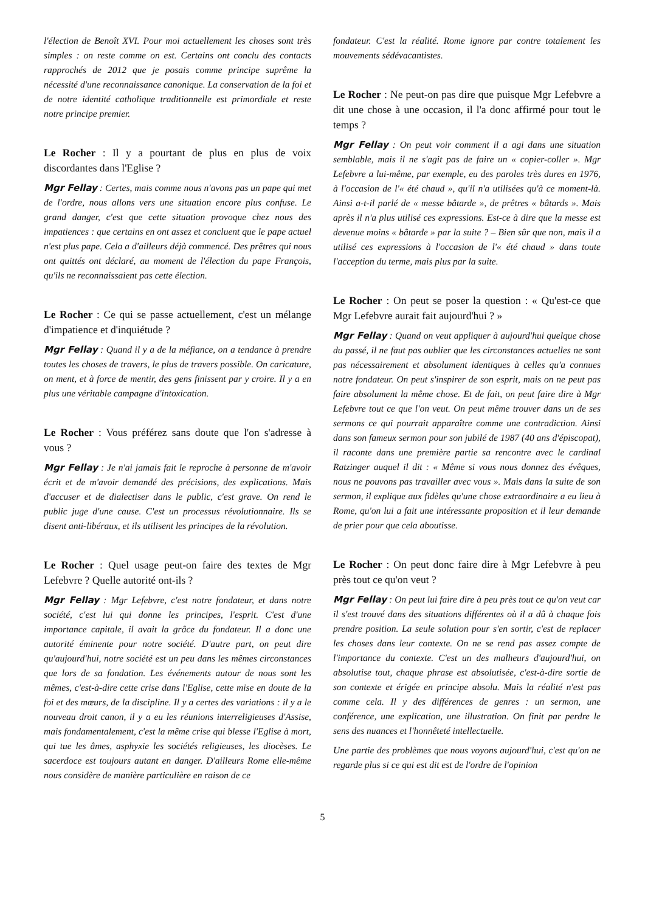l'élection de Benoît XVI. Pour moi actuellement les choses sont très simples : on reste comme on est. Certains ont conclu des contacts rapprochés de 2012 que je posais comme principe suprême la nécessité d'une reconnaissance canonique. La conservation de la foi et de notre identité catholique traditionnelle est primordiale et reste notre principe premier.
Le Rocher : Il y a pourtant de plus en plus de voix discordantes dans l'Eglise ?
Mgr Fellay : Certes, mais comme nous n'avons pas un pape qui met de l'ordre, nous allons vers une situation encore plus confuse. Le grand danger, c'est que cette situation provoque chez nous des impatiences : que certains en ont assez et concluent que le pape actuel n'est plus pape. Cela a d'ailleurs déjà commencé. Des prêtres qui nous ont quittés ont déclaré, au moment de l'élection du pape François, qu'ils ne reconnaissaient pas cette élection.
Le Rocher : Ce qui se passe actuellement, c'est un mélange d'impatience et d'inquiétude ?
Mgr Fellay : Quand il y a de la méfiance, on a tendance à prendre toutes les choses de travers, le plus de travers possible. On caricature, on ment, et à force de mentir, des gens finissent par y croire. Il y a en plus une véritable campagne d'intoxication.
Le Rocher : Vous préférez sans doute que l'on s'adresse à vous ?
Mgr Fellay : Je n'ai jamais fait le reproche à personne de m'avoir écrit et de m'avoir demandé des précisions, des explications. Mais d'accuser et de dialectiser dans le public, c'est grave. On rend le public juge d'une cause. C'est un processus révolutionnaire. Ils se disent anti-libéraux, et ils utilisent les principes de la révolution.
Le Rocher : Quel usage peut-on faire des textes de Mgr Lefebvre ? Quelle autorité ont-ils ?
Mgr Fellay : Mgr Lefebvre, c'est notre fondateur, et dans notre société, c'est lui qui donne les principes, l'esprit. C'est d'une importance capitale, il avait la grâce du fondateur. Il a donc une autorité éminente pour notre société. D'autre part, on peut dire qu'aujourd'hui, notre société est un peu dans les mêmes circonstances que lors de sa fondation. Les événements autour de nous sont les mêmes, c'est-à-dire cette crise dans l'Eglise, cette mise en doute de la foi et des mœurs, de la discipline. Il y a certes des variations : il y a le nouveau droit canon, il y a eu les réunions interreligieuses d'Assise, mais fondamentalement, c'est la même crise qui blesse l'Eglise à mort, qui tue les âmes, asphyxie les sociétés religieuses, les diocèses. Le sacerdoce est toujours autant en danger. D'ailleurs Rome elle-même nous considère de manière particulière en raison de ce
fondateur. C'est la réalité. Rome ignore par contre totalement les mouvements sédévacantistes.
Le Rocher : Ne peut-on pas dire que puisque Mgr Lefebvre a dit une chose à une occasion, il l'a donc affirmé pour tout le temps ?
Mgr Fellay : On peut voir comment il a agi dans une situation semblable, mais il ne s'agit pas de faire un « copier-coller ». Mgr Lefebvre a lui-même, par exemple, eu des paroles très dures en 1976, à l'occasion de l'« été chaud », qu'il n'a utilisées qu'à ce moment-là. Ainsi a-t-il parlé de « messe bâtarde », de prêtres « bâtards ». Mais après il n'a plus utilisé ces expressions. Est-ce à dire que la messe est devenue moins « bâtarde » par la suite ? – Bien sûr que non, mais il a utilisé ces expressions à l'occasion de l'« été chaud » dans toute l'acception du terme, mais plus par la suite.
Le Rocher : On peut se poser la question : « Qu'est-ce que Mgr Lefebvre aurait fait aujourd'hui ? »
Mgr Fellay : Quand on veut appliquer à aujourd'hui quelque chose du passé, il ne faut pas oublier que les circonstances actuelles ne sont pas nécessairement et absolument identiques à celles qu'a connues notre fondateur. On peut s'inspirer de son esprit, mais on ne peut pas faire absolument la même chose. Et de fait, on peut faire dire à Mgr Lefebvre tout ce que l'on veut. On peut même trouver dans un de ses sermons ce qui pourrait apparaître comme une contradiction. Ainsi dans son fameux sermon pour son jubilé de 1987 (40 ans d'épiscopat), il raconte dans une première partie sa rencontre avec le cardinal Ratzinger auquel il dit : « Même si vous nous donnez des évêques, nous ne pouvons pas travailler avec vous ». Mais dans la suite de son sermon, il explique aux fidèles qu'une chose extraordinaire a eu lieu à Rome, qu'on lui a fait une intéressante proposition et il leur demande de prier pour que cela aboutisse.
Le Rocher : On peut donc faire dire à Mgr Lefebvre à peu près tout ce qu'on veut ?
Mgr Fellay : On peut lui faire dire à peu près tout ce qu'on veut car il s'est trouvé dans des situations différentes où il a dû à chaque fois prendre position. La seule solution pour s'en sortir, c'est de replacer les choses dans leur contexte. On ne se rend pas assez compte de l'importance du contexte. C'est un des malheurs d'aujourd'hui, on absolutise tout, chaque phrase est absolutisée, c'est-à-dire sortie de son contexte et érigée en principe absolu. Mais la réalité n'est pas comme cela. Il y des différences de genres : un sermon, une conférence, une explication, une illustration. On finit par perdre le sens des nuances et l'honnêteté intellectuelle.
Une partie des problèmes que nous voyons aujourd'hui, c'est qu'on ne regarde plus si ce qui est dit est de l'ordre de l'opinion
5